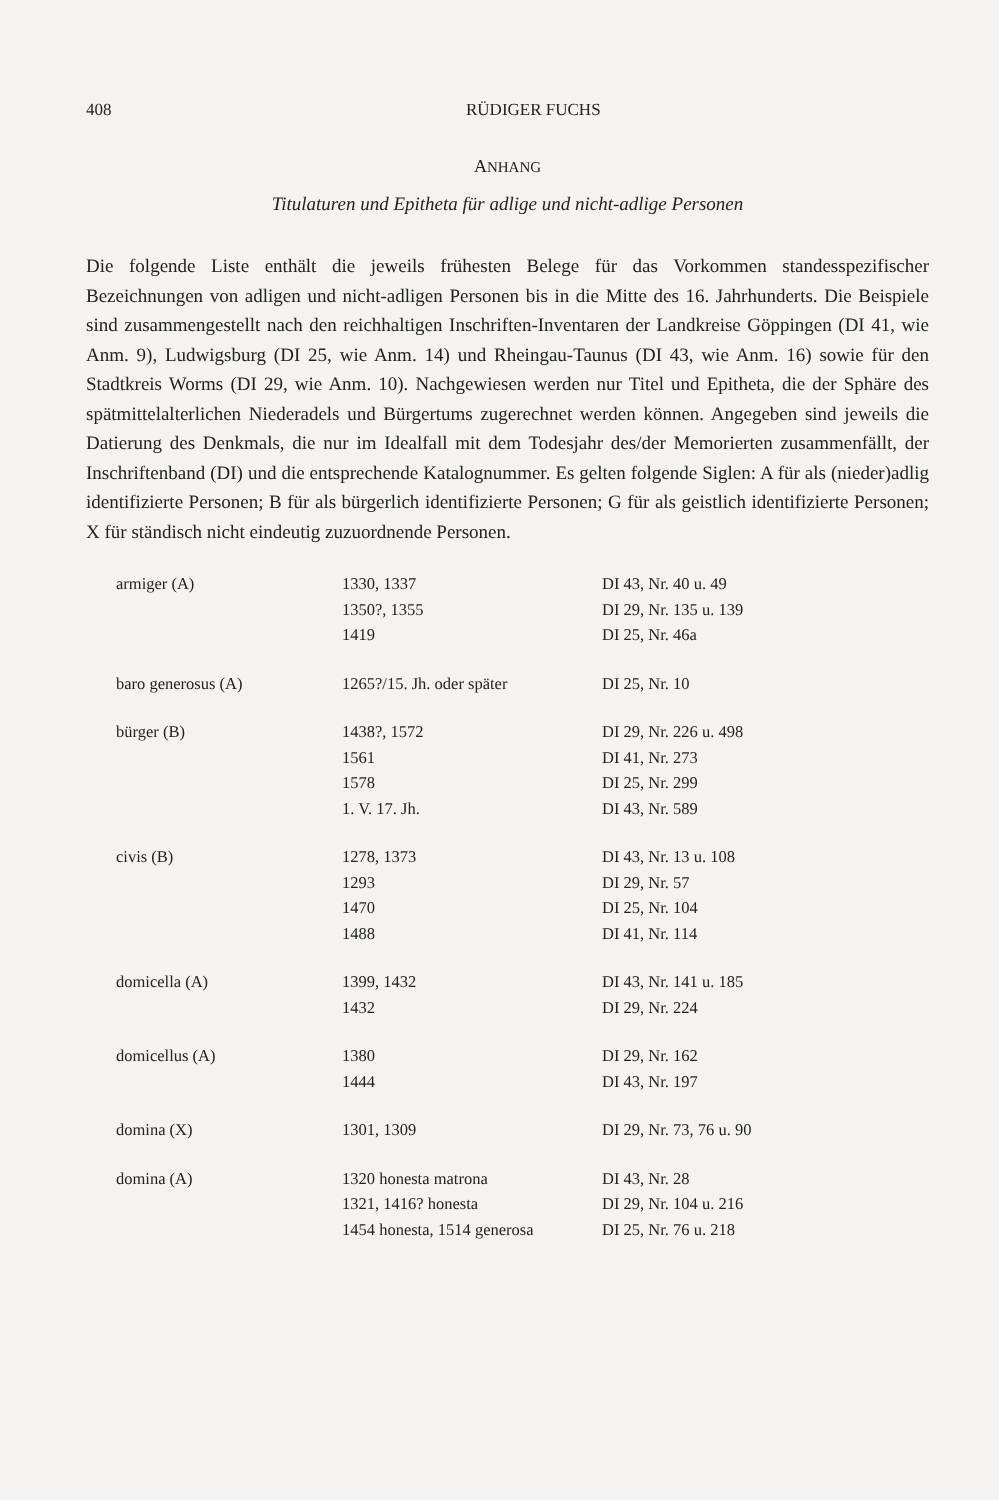408 RÜDIGER FUCHS
ANHANG
Titulaturen und Epitheta für adlige und nicht-adlige Personen
Die folgende Liste enthält die jeweils frühesten Belege für das Vorkommen standesspezifischer Bezeichnungen von adligen und nicht-adligen Personen bis in die Mitte des 16. Jahrhunderts. Die Beispiele sind zusammengestellt nach den reichhaltigen Inschriften-Inventaren der Landkreise Göppingen (DI 41, wie Anm. 9), Ludwigsburg (DI 25, wie Anm. 14) und Rheingau-Taunus (DI 43, wie Anm. 16) sowie für den Stadtkreis Worms (DI 29, wie Anm. 10). Nachgewiesen werden nur Titel und Epitheta, die der Sphäre des spätmittelalterlichen Niederadels und Bürgertums zugerechnet werden können. Angegeben sind jeweils die Datierung des Denkmals, die nur im Idealfall mit dem Todesjahr des/der Memorierten zusammenfällt, der Inschriftenband (DI) und die entsprechende Katalognummer. Es gelten folgende Siglen: A für als (nieder)adlig identifizierte Personen; B für als bürgerlich identifizierte Personen; G für als geistlich identifizierte Personen; X für ständisch nicht eindeutig zuzuordnende Personen.
| armiger (A) | 1330, 1337 | DI 43, Nr. 40 u. 49 |
| | 1350?, 1355 | DI 29, Nr. 135 u. 139 |
| | 1419 | DI 25, Nr. 46a |
| baro generosus (A) | 1265?/15. Jh. oder später | DI 25, Nr. 10 |
| bürger (B) | 1438?, 1572 | DI 29, Nr. 226 u. 498 |
| | 1561 | DI 41, Nr. 273 |
| | 1578 | DI 25, Nr. 299 |
| | 1. V. 17. Jh. | DI 43, Nr. 589 |
| civis (B) | 1278, 1373 | DI 43, Nr. 13 u. 108 |
| | 1293 | DI 29, Nr. 57 |
| | 1470 | DI 25, Nr. 104 |
| | 1488 | DI 41, Nr. 114 |
| domicella (A) | 1399, 1432 | DI 43, Nr. 141 u. 185 |
| | 1432 | DI 29, Nr. 224 |
| domicellus (A) | 1380 | DI 29, Nr. 162 |
| | 1444 | DI 43, Nr. 197 |
| domina (X) | 1301, 1309 | DI 29, Nr. 73, 76 u. 90 |
| domina (A) | 1320 honesta matrona | DI 43, Nr. 28 |
| | 1321, 1416? honesta | DI 29, Nr. 104 u. 216 |
| | 1454 honesta, 1514 generosa | DI 25, Nr. 76 u. 218 |